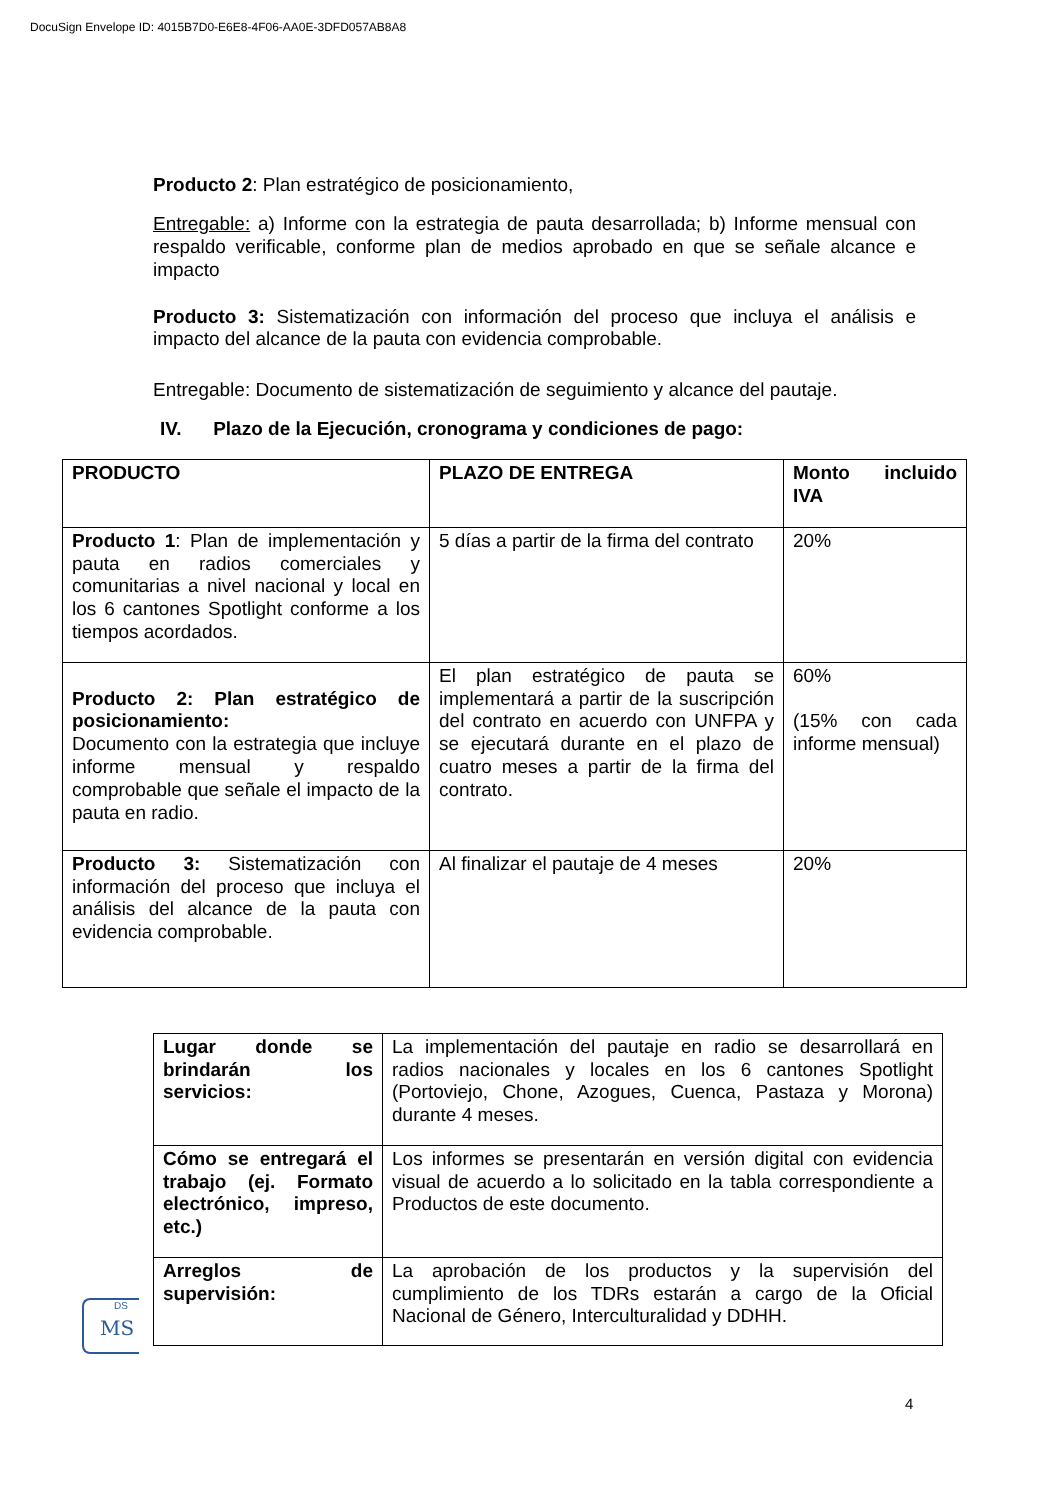DocuSign Envelope ID: 4015B7D0-E6E8-4F06-AA0E-3DFD057AB8A8
Producto 2: Plan estratégico de posicionamiento,
Entregable: a) Informe con la estrategia de pauta desarrollada; b) Informe mensual con respaldo verificable, conforme plan de medios aprobado en que se señale alcance e impacto
Producto 3: Sistematización con información del proceso que incluya el análisis e impacto del alcance de la pauta con evidencia comprobable.
Entregable: Documento de sistematización de seguimiento y alcance del pautaje.
IV. Plazo de la Ejecución, cronograma y condiciones de pago:
| PRODUCTO | PLAZO DE ENTREGA | Monto incluido IVA |
| Producto 1 : Plan de implementación y pauta en radios comerciales y comunitarias a nivel nacional y local en los 6 cantones Spotlight conforme a los tiempos acordados. | 5 días a partir de la firma del contrato | 20% |
| Producto 2: Plan estratégico de posicionamiento: Documento con la estrategia que incluye informe mensual y respaldo comprobable que señale el impacto de la pauta en radio. | El plan estratégico de pauta se implementará a partir de la suscripción del contrato en acuerdo con UNFPA y se ejecutará durante en el plazo de cuatro meses a partir de la firma del contrato. | 60% (15% con cada informe mensual) |
| Producto 3: Sistematización con información del proceso que incluya el análisis del alcance de la pauta con evidencia comprobable. | Al finalizar el pautaje de 4 meses | 20% |
| Lugar donde se brindarán los servicios: | La implementación del pautaje en radio se desarrollará en radios nacionales y locales en los 6 cantones Spotlight (Portoviejo, Chone, Azogues, Cuenca, Pastaza y Morona) durante 4 meses. |
| Cómo se entregará el trabajo (ej. Formato electrónico, impreso, etc.) | Los informes se presentarán en versión digital con evidencia visual de acuerdo a lo solicitado en la tabla correspondiente a Productos de este documento. |
| Arreglos de supervisión: | La aprobación de los productos y la supervisión del cumplimiento de los TDRs estarán a cargo de la Oficial Nacional de Género, Interculturalidad y DDHH. |
DS
MS
4